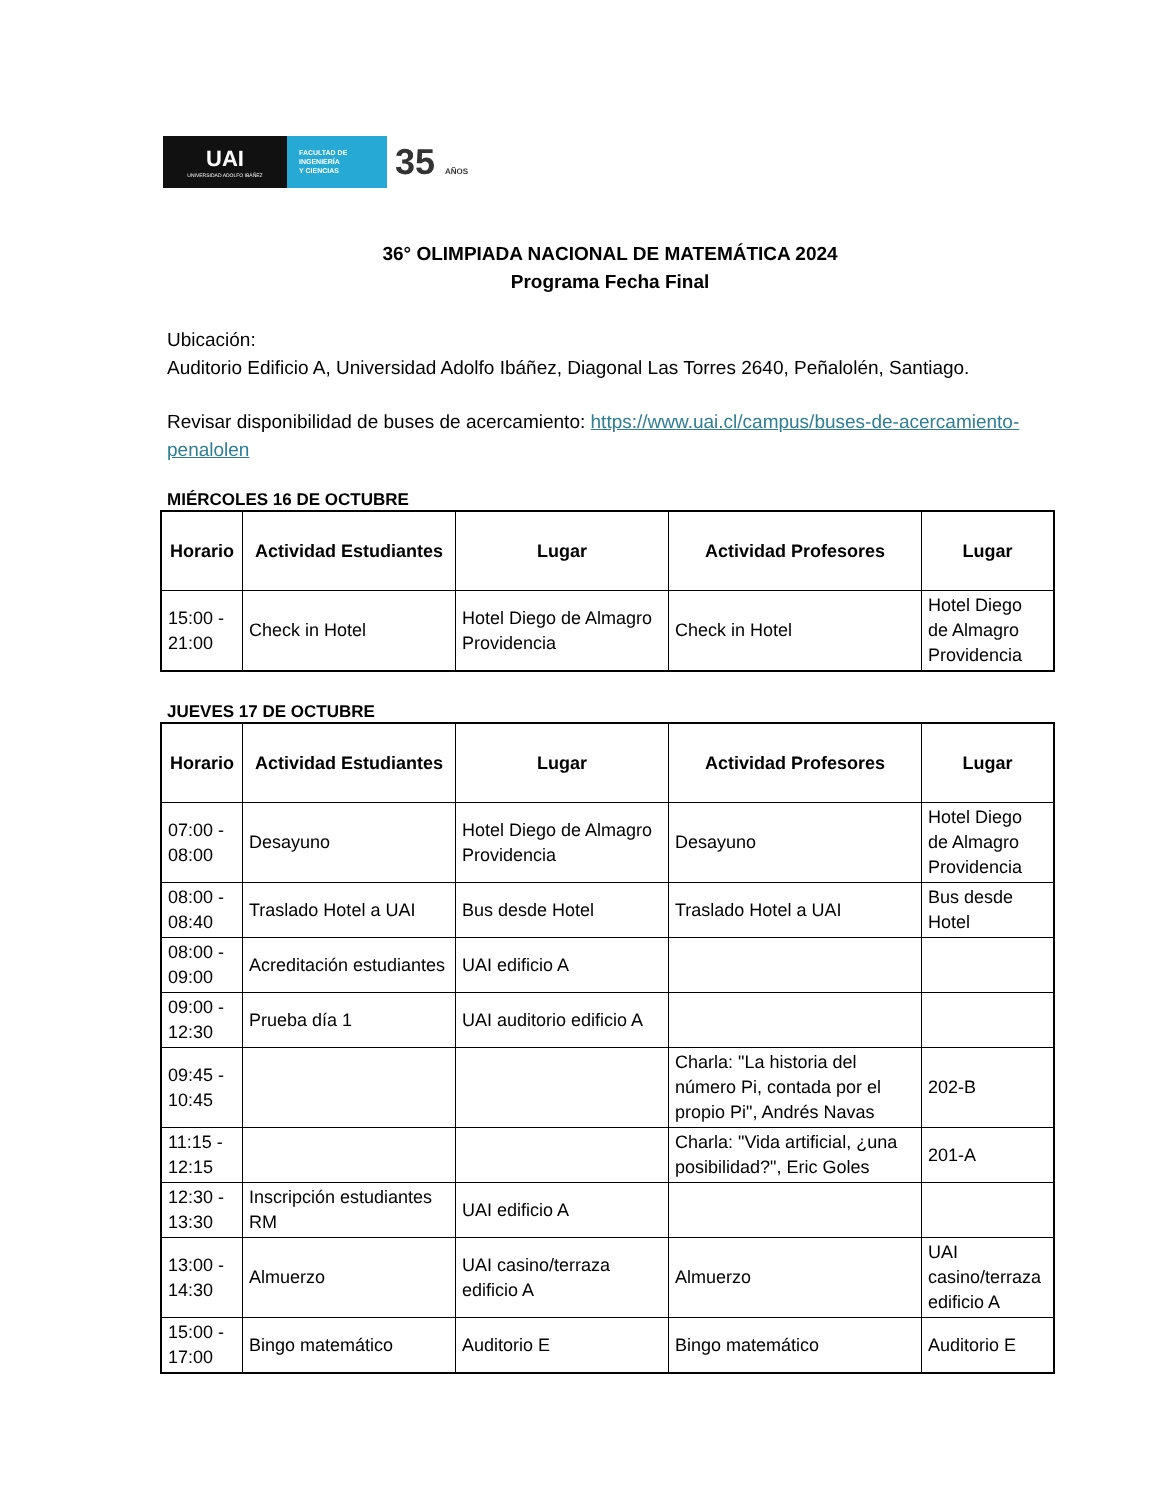UAI
UNIVERSIDAD ADOLFO IBÁÑEZ
FACULTAD DE
INGENIERÍA
Y CIENCIAS
35 AÑOS
36° OLIMPIADA NACIONAL DE MATEMÁTICA 2024
Programa Fecha Final
Ubicación:
Auditorio Edificio A, Universidad Adolfo Ibáñez, Diagonal Las Torres 2640, Peñalolén, Santiago.
Revisar disponibilidad de buses de acercamiento: https://www.uai.cl/campus/buses-de-acercamiento-penalolen
MIÉRCOLES 16 DE OCTUBRE
| Horario | Actividad Estudiantes | Lugar | Actividad Profesores | Lugar |
| --- | --- | --- | --- | --- |
| 15:00 - 21:00 | Check in Hotel | Hotel Diego de Almagro Providencia | Check in Hotel | Hotel Diego de Almagro Providencia |
JUEVES 17 DE OCTUBRE
| Horario | Actividad Estudiantes | Lugar | Actividad Profesores | Lugar |
| --- | --- | --- | --- | --- |
| 07:00 - 08:00 | Desayuno | Hotel Diego de Almagro Providencia | Desayuno | Hotel Diego de Almagro Providencia |
| 08:00 - 08:40 | Traslado Hotel a UAI | Bus desde Hotel | Traslado Hotel a UAI | Bus desde Hotel |
| 08:00 - 09:00 | Acreditación estudiantes | UAI edificio A | | |
| 09:00 - 12:30 | Prueba día 1 | UAI auditorio edificio A | | |
| 09:45 - 10:45 | | | Charla: "La historia del número Pi, contada por el propio Pi", Andrés Navas | 202-B |
| 11:15 - 12:15 | | | Charla: "Vida artificial, ¿una posibilidad?", Eric Goles | 201-A |
| 12:30 - 13:30 | Inscripción estudiantes RM | UAI edificio A | | |
| 13:00 - 14:30 | Almuerzo | UAI casino/terraza edificio A | Almuerzo | UAI casino/terraza edificio A |
| 15:00 - 17:00 | Bingo matemático | Auditorio E | Bingo matemático | Auditorio E |